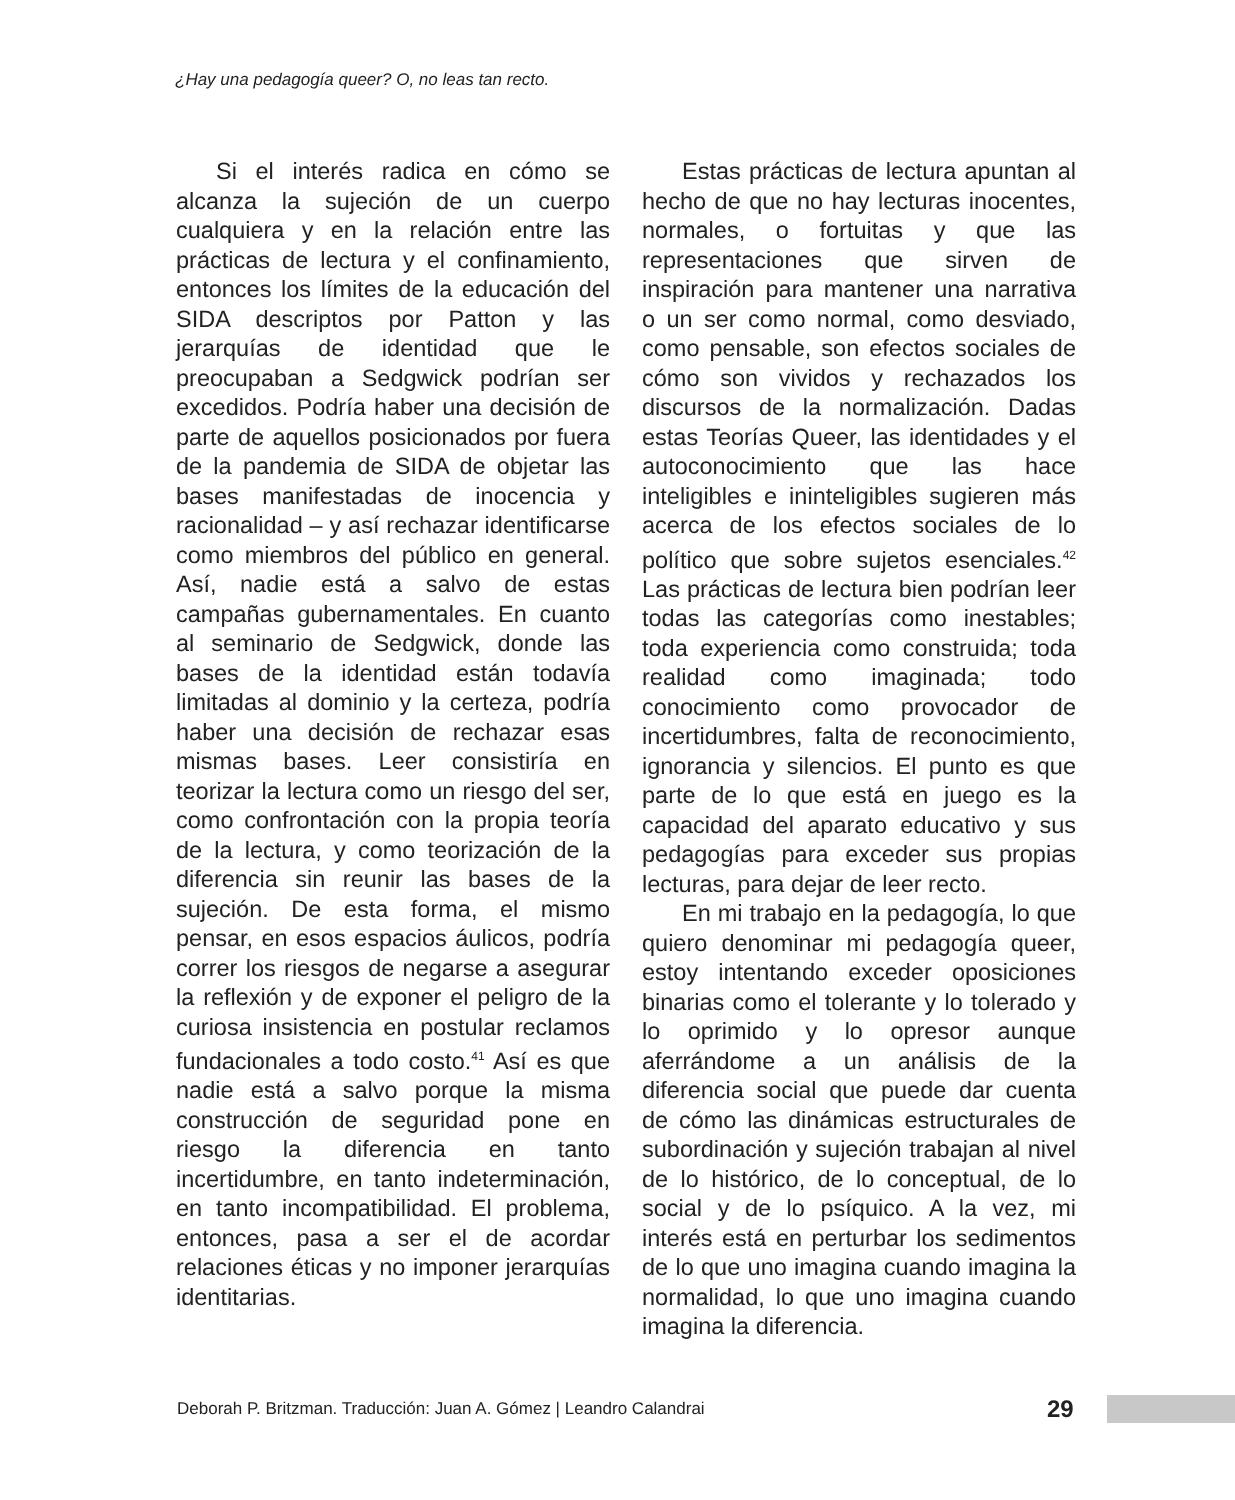¿Hay una pedagogía queer? O, no leas tan recto.
Si el interés radica en cómo se alcanza la sujeción de un cuerpo cualquiera y en la relación entre las prácticas de lectura y el confinamiento, entonces los límites de la educación del SIDA descriptos por Patton y las jerarquías de identidad que le preocupaban a Sedgwick podrían ser excedidos. Podría haber una decisión de parte de aquellos posicionados por fuera de la pandemia de SIDA de objetar las bases manifestadas de inocencia y racionalidad – y así rechazar identificarse como miembros del público en general. Así, nadie está a salvo de estas campañas gubernamentales. En cuanto al seminario de Sedgwick, donde las bases de la identidad están todavía limitadas al dominio y la certeza, podría haber una decisión de rechazar esas mismas bases. Leer consistiría en teorizar la lectura como un riesgo del ser, como confrontación con la propia teoría de la lectura, y como teorización de la diferencia sin reunir las bases de la sujeción. De esta forma, el mismo pensar, en esos espacios áulicos, podría correr los riesgos de negarse a asegurar la reflexión y de exponer el peligro de la curiosa insistencia en postular reclamos fundacionales a todo costo.<sup>41</sup> Así es que nadie está a salvo porque la misma construcción de seguridad pone en riesgo la diferencia en tanto incertidumbre, en tanto indeterminación, en tanto incompatibilidad. El problema, entonces, pasa a ser el de acordar relaciones éticas y no imponer jerarquías identitarias.
Estas prácticas de lectura apuntan al hecho de que no hay lecturas inocentes, normales, o fortuitas y que las representaciones que sirven de inspiración para mantener una narrativa o un ser como normal, como desviado, como pensable, son efectos sociales de cómo son vividos y rechazados los discursos de la normalización. Dadas estas Teorías Queer, las identidades y el autoconocimiento que las hace inteligibles e ininteligibles sugieren más acerca de los efectos sociales de lo político que sobre sujetos esenciales.<sup>42</sup> Las prácticas de lectura bien podrían leer todas las categorías como inestables; toda experiencia como construida; toda realidad como imaginada; todo conocimiento como provocador de incertidumbres, falta de reconocimiento, ignorancia y silencios. El punto es que parte de lo que está en juego es la capacidad del aparato educativo y sus pedagogías para exceder sus propias lecturas, para dejar de leer recto.
En mi trabajo en la pedagogía, lo que quiero denominar mi pedagogía queer, estoy intentando exceder oposiciones binarias como el tolerante y lo tolerado y lo oprimido y lo opresor aunque aferrándome a un análisis de la diferencia social que puede dar cuenta de cómo las dinámicas estructurales de subordinación y sujeción trabajan al nivel de lo histórico, de lo conceptual, de lo social y de lo psíquico. A la vez, mi interés está en perturbar los sedimentos de lo que uno imagina cuando imagina la normalidad, lo que uno imagina cuando imagina la diferencia.
Deborah P. Britzman. Traducción: Juan A. Gómez | Leandro Calandrai 29